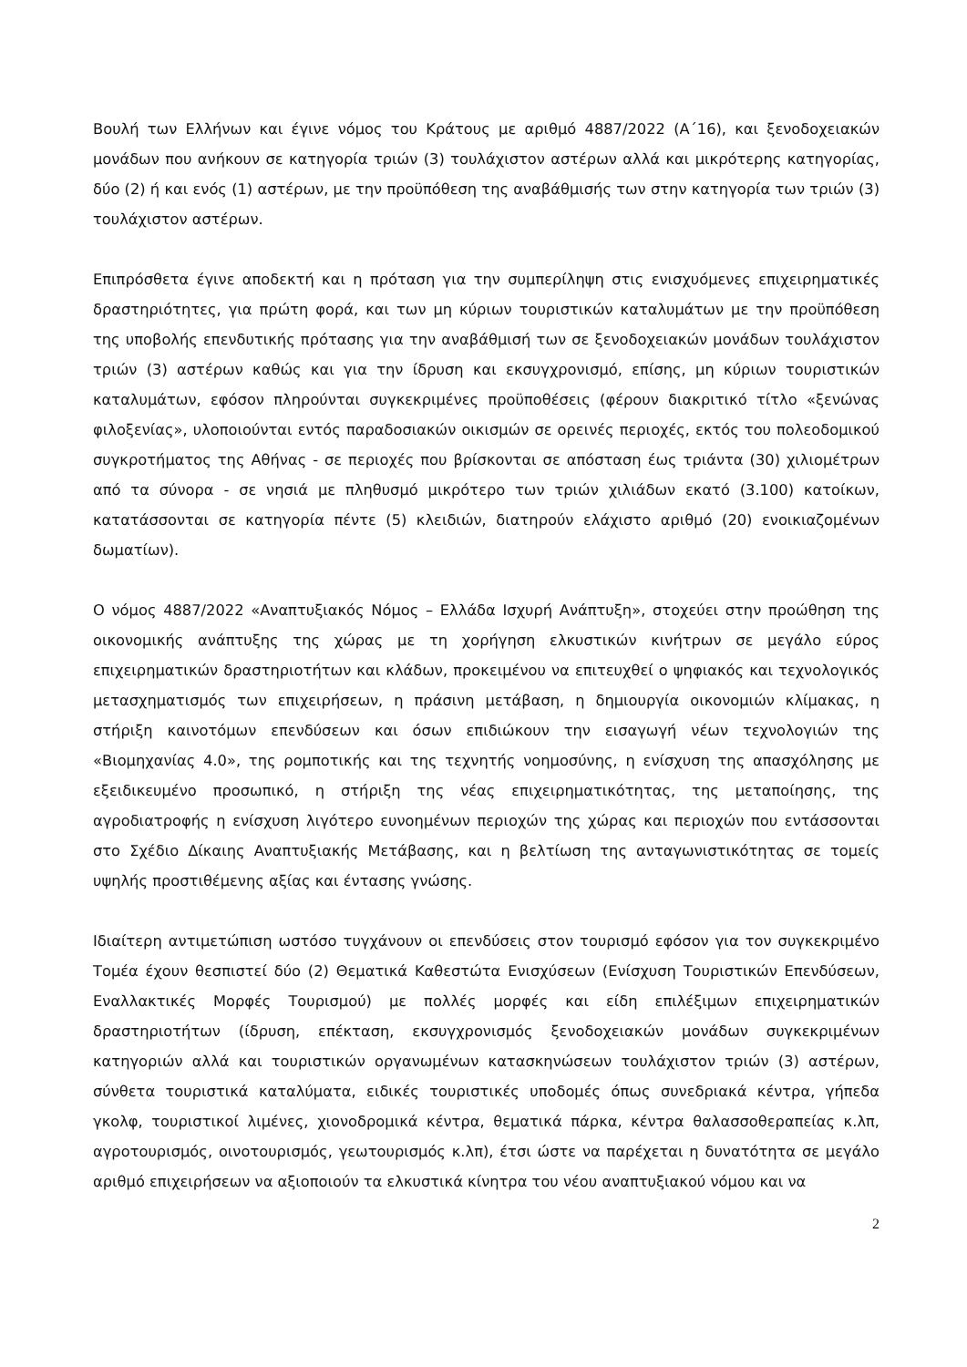Βουλή των Ελλήνων και έγινε νόμος του Κράτους με αριθμό 4887/2022 (Α΄16), και ξενοδοχειακών μονάδων που ανήκουν σε κατηγορία τριών (3) τουλάχιστον αστέρων αλλά και μικρότερης κατηγορίας, δύο (2) ή και ενός (1) αστέρων, με την προϋπόθεση της αναβάθμισής των στην κατηγορία των τριών (3) τουλάχιστον αστέρων.
Επιπρόσθετα έγινε αποδεκτή και η πρόταση για την συμπερίληψη στις ενισχυόμενες επιχειρηματικές δραστηριότητες, για πρώτη φορά, και των μη κύριων τουριστικών καταλυμάτων με την προϋπόθεση της υποβολής επενδυτικής πρότασης για την αναβάθμισή των σε ξενοδοχειακών μονάδων τουλάχιστον τριών (3) αστέρων καθώς και για την ίδρυση και εκσυγχρονισμό, επίσης, μη κύριων τουριστικών καταλυμάτων, εφόσον πληρούνται συγκεκριμένες προϋποθέσεις (φέρουν διακριτικό τίτλο «ξενώνας φιλοξενίας», υλοποιούνται εντός παραδοσιακών οικισμών σε ορεινές περιοχές, εκτός του πολεοδομικού συγκροτήματος της Αθήνας - σε περιοχές που βρίσκονται σε απόσταση έως τριάντα (30) χιλιομέτρων από τα σύνορα - σε νησιά με πληθυσμό μικρότερο των τριών χιλιάδων εκατό (3.100) κατοίκων, κατατάσσονται σε κατηγορία πέντε (5) κλειδιών, διατηρούν ελάχιστο αριθμό (20) ενοικιαζομένων δωματίων).
Ο νόμος 4887/2022 «Αναπτυξιακός Νόμος – Ελλάδα Ισχυρή Ανάπτυξη», στοχεύει στην προώθηση της οικονομικής ανάπτυξης της χώρας με τη χορήγηση ελκυστικών κινήτρων σε μεγάλο εύρος επιχειρηματικών δραστηριοτήτων και κλάδων, προκειμένου να επιτευχθεί ο ψηφιακός και τεχνολογικός μετασχηματισμός των επιχειρήσεων, η πράσινη μετάβαση, η δημιουργία οικονομιών κλίμακας, η στήριξη καινοτόμων επενδύσεων και όσων επιδιώκουν την εισαγωγή νέων τεχνολογιών της «Βιομηχανίας 4.0», της ρομποτικής και της τεχνητής νοημοσύνης, η ενίσχυση της απασχόλησης με εξειδικευμένο προσωπικό, η στήριξη της νέας επιχειρηματικότητας, της μεταποίησης, της αγροδιατροφής η ενίσχυση λιγότερο ευνοημένων περιοχών της χώρας και περιοχών που εντάσσονται στο Σχέδιο Δίκαιης Αναπτυξιακής Μετάβασης, και η βελτίωση της ανταγωνιστικότητας σε τομείς υψηλής προστιθέμενης αξίας και έντασης γνώσης.
Ιδιαίτερη αντιμετώπιση ωστόσο τυγχάνουν οι επενδύσεις στον τουρισμό εφόσον για τον συγκεκριμένο Τομέα έχουν θεσπιστεί δύο (2) Θεματικά Καθεστώτα Ενισχύσεων (Ενίσχυση Τουριστικών Επενδύσεων, Εναλλακτικές Μορφές Τουρισμού) με πολλές μορφές και είδη επιλέξιμων επιχειρηματικών δραστηριοτήτων (ίδρυση, επέκταση, εκσυγχρονισμός ξενοδοχειακών μονάδων συγκεκριμένων κατηγοριών αλλά και τουριστικών οργανωμένων κατασκηνώσεων τουλάχιστον τριών (3) αστέρων, σύνθετα τουριστικά καταλύματα, ειδικές τουριστικές υποδομές όπως συνεδριακά κέντρα, γήπεδα γκολφ, τουριστικοί λιμένες, χιονοδρομικά κέντρα, θεματικά πάρκα, κέντρα θαλασσοθεραπείας κ.λπ, αγροτουρισμός, οινοτουρισμός, γεωτουρισμός κ.λπ), έτσι ώστε να παρέχεται η δυνατότητα σε μεγάλο αριθμό επιχειρήσεων να αξιοποιούν τα ελκυστικά κίνητρα του νέου αναπτυξιακού νόμου και να
2